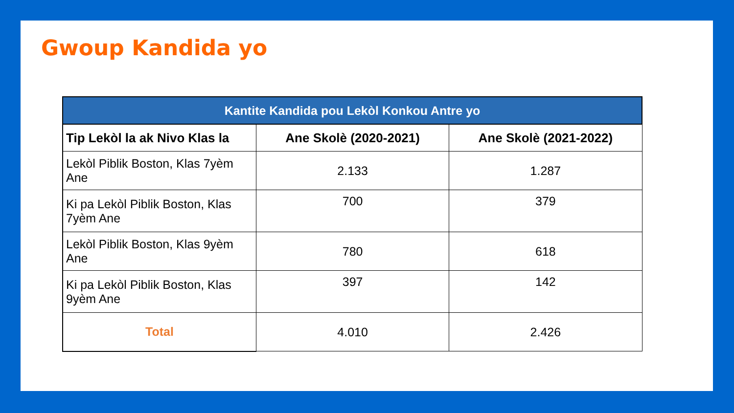Gwoup Kandida yo
| Kantite Kandida pou Lekòl Konkou Antre yo | | |
| Tip Lekòl la ak Nivo Klas la | Ane Skolè (2020-2021) | Ane Skolè (2021-2022) |
| Lekòl Piblik Boston, Klas 7yèm Ane | 2.133 | 1.287 |
| Ki pa Lekòl Piblik Boston, Klas 7yèm Ane | 700 | 379 |
| Lekòl Piblik Boston, Klas 9yèm Ane | 780 | 618 |
| Ki pa Lekòl Piblik Boston, Klas 9yèm Ane | 397 | 142 |
| Total | 4.010 | 2.426 |